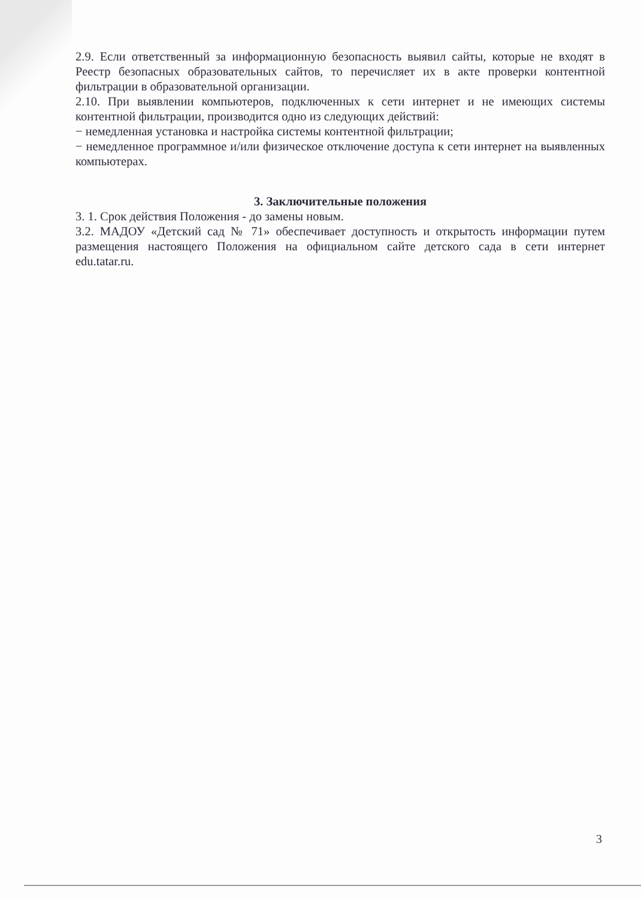2.9. Если ответственный за информационную безопасность выявил сайты, которые не входят в Реестр безопасных образовательных сайтов, то перечисляет их в акте проверки контентной фильтрации в образовательной организации.
2.10. При выявлении компьютеров, подключенных к сети интернет и не имеющих системы контентной фильтрации, производится одно из следующих действий:
− немедленная установка и настройка системы контентной фильтрации;
− немедленное программное и/или физическое отключение доступа к сети интернет на выявленных компьютерах.
3. Заключительные положения
3. 1. Срок действия Положения - до замены новым.
3.2. МАДОУ «Детский сад № 71» обеспечивает доступность и открытость информации путем размещения настоящего Положения на официальном сайте детского сада в сети интернет edu.tatar.ru.
3